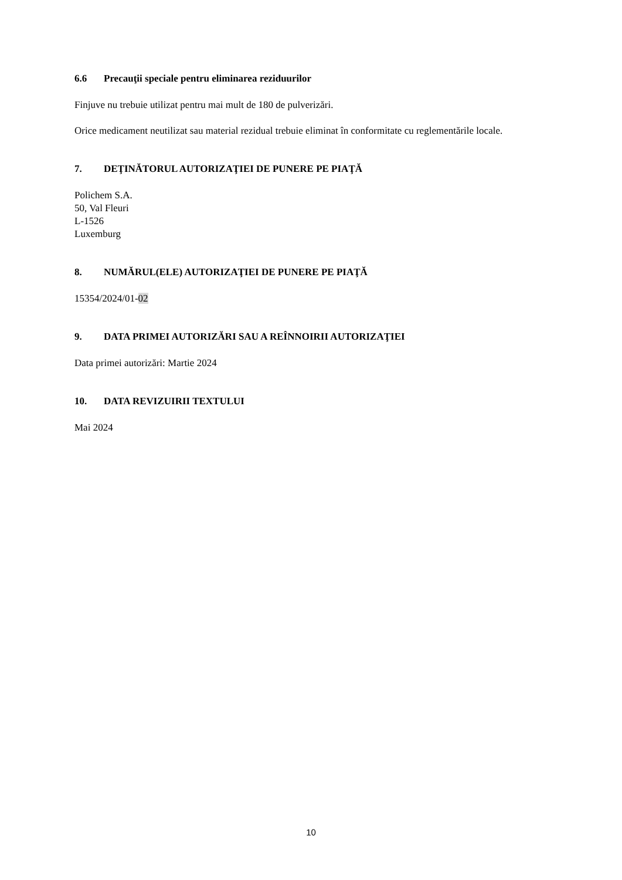6.6 Precauţii speciale pentru eliminarea reziduurilor
Finjuve nu trebuie utilizat pentru mai mult de 180 de pulverizări.
Orice medicament neutilizat sau material rezidual trebuie eliminat în conformitate cu reglementările locale.
7. DEŢINĂTORUL AUTORIZAŢIEI DE PUNERE PE PIAŢĂ
Polichem S.A.
50, Val Fleuri
L-1526
Luxemburg
8. NUMĂRUL(ELE) AUTORIZAŢIEI DE PUNERE PE PIAŢĂ
15354/2024/01-02
9. DATA PRIMEI AUTORIZĂRI SAU A REÎNNOIRII AUTORIZAŢIEI
Data primei autorizări: Martie 2024
10. DATA REVIZUIRII TEXTULUI
Mai 2024
10